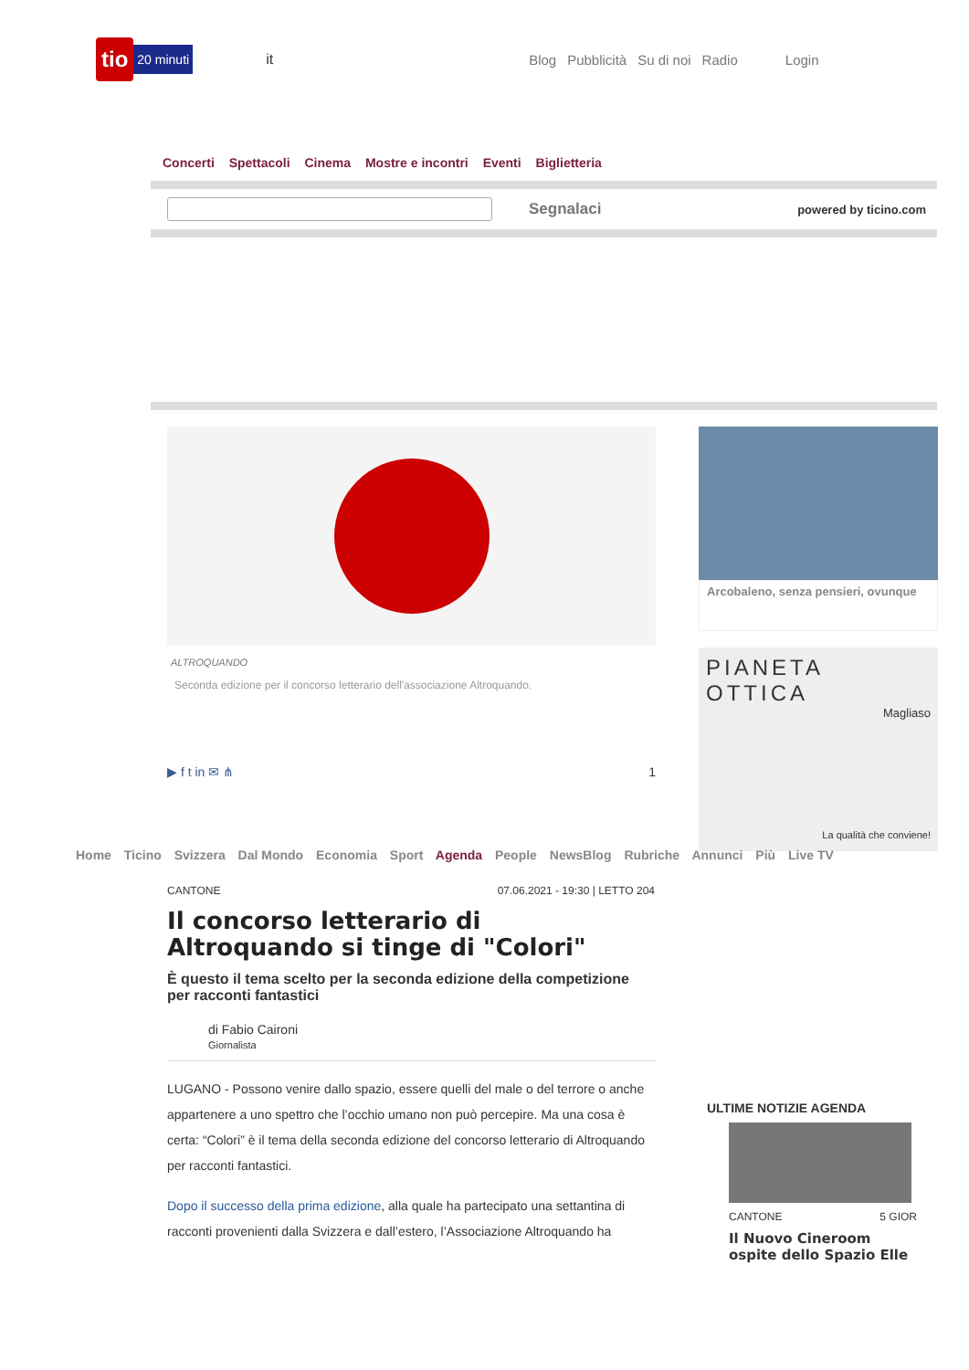tio 20 minuti it
Blog Pubblicità Su di noi Radio Login
Concerti Spettacoli Cinema Mostre e incontri Eventi Biglietteria
Segnalaci powered by ticino.com
ALTROQUANDO
Seconda edizione per il concorso letterario dell'associazione Altroquando.
▶ f t in ✉ ⋔ 1
Arcobaleno, senza pensieri, ovunque
PIANETA OTTICA
Magliaso
La qualità che conviene!
Home Ticino Svizzera Dal Mondo Economia Sport Agenda People NewsBlog Rubriche Annunci Più Live TV
CANTONE 07.06.2021 - 19:30 | LETTO 204
Il concorso letterario di Altroquando si tinge di "Colori"
È questo il tema scelto per la seconda edizione della competizione per racconti fantastici
di Fabio Caironi
Giornalista
LUGANO - Possono venire dallo spazio, essere quelli del male o del terrore o anche appartenere a uno spettro che l’occhio umano non può percepire. Ma una cosa è certa: “Colori” è il tema della seconda edizione del concorso letterario di Altroquando per racconti fantastici.
Dopo il successo della prima edizione, alla quale ha partecipato una settantina di racconti provenienti dalla Svizzera e dall’estero, l’Associazione Altroquando ha
ULTIME NOTIZIE AGENDA
CANTONE 5 GIOR
Il Nuovo Cineroom ospite dello Spazio Elle